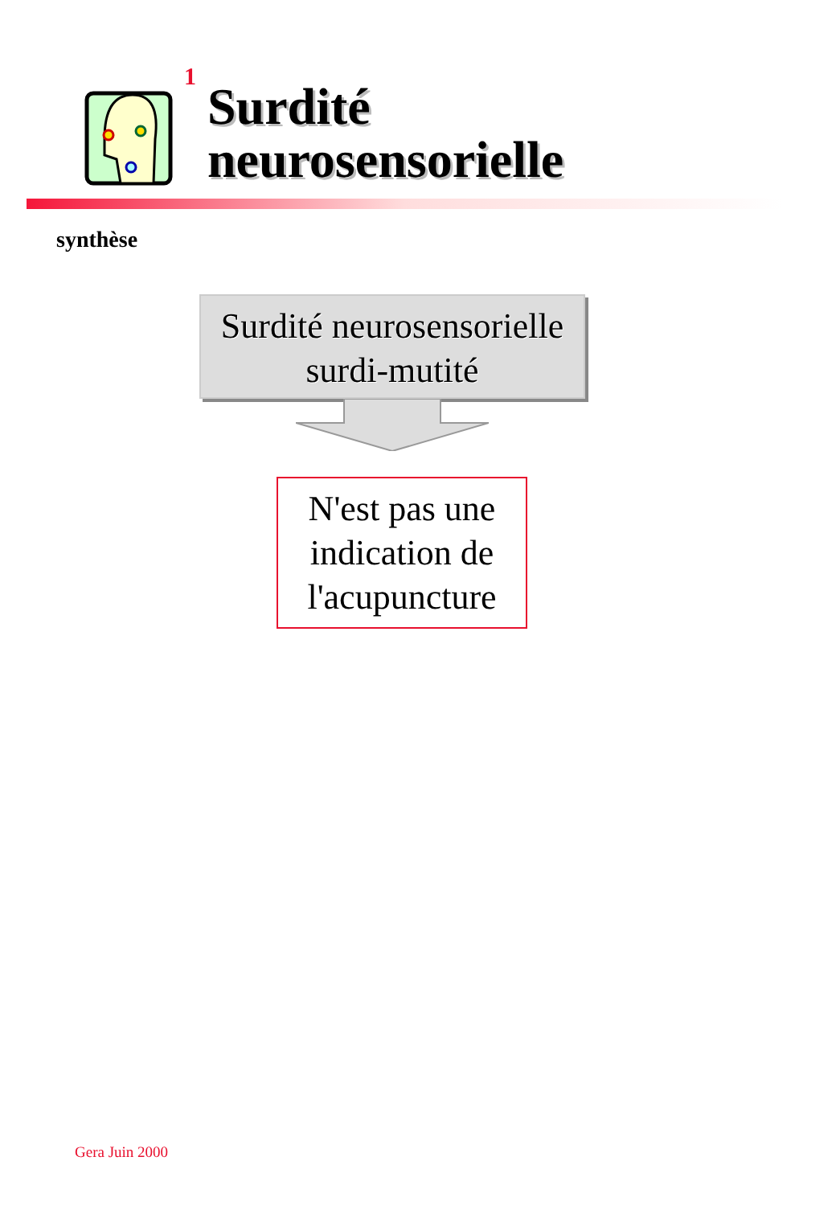1
Surdité
neurosensorielle
synthèse
Surdité neurosensorielle
surdi-mutité
N'est pas une
indication de
l'acupuncture
Gera Juin 2000